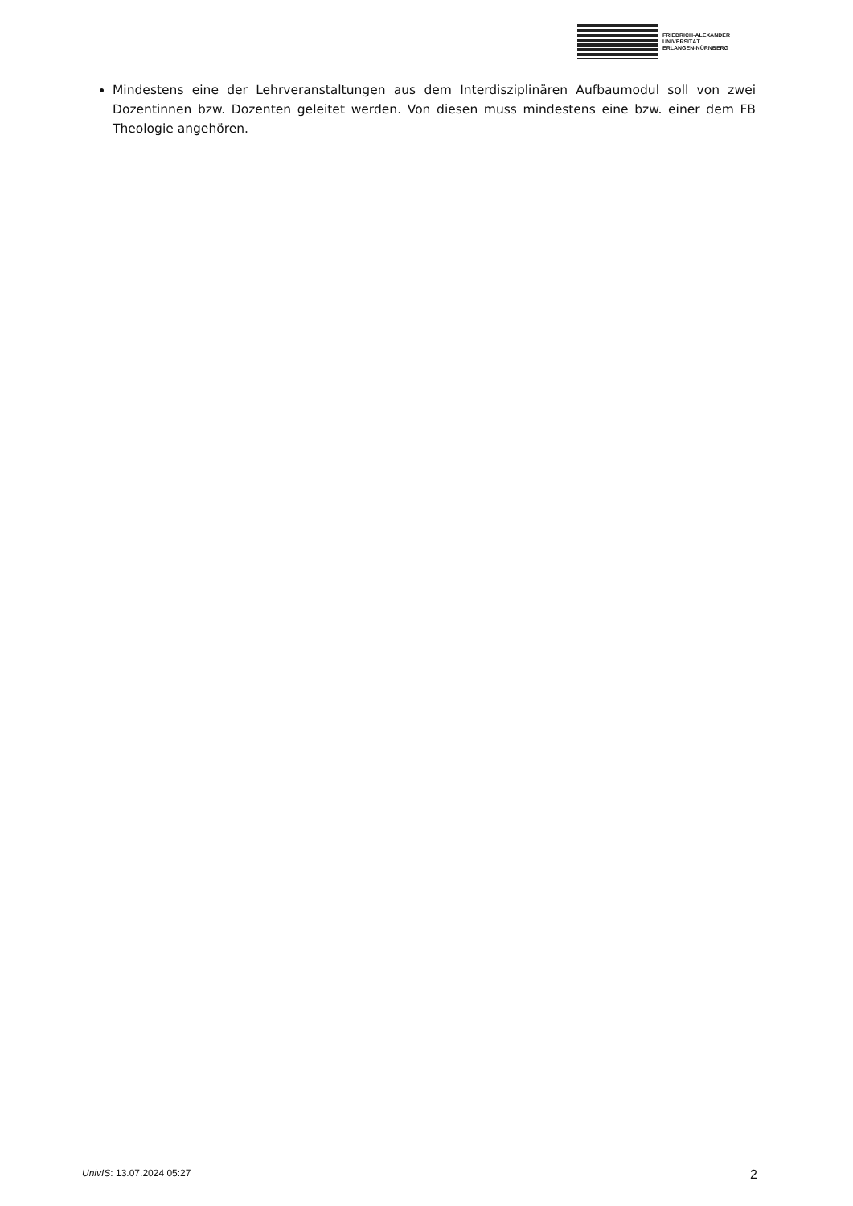FRIEDRICH-ALEXANDER
UNIVERSITÄT
ERLANGEN-NÜRNBERG
Mindestens eine der Lehrveranstaltungen aus dem Interdisziplinären Aufbaumodul soll von zwei Dozentinnen bzw. Dozenten geleitet werden. Von diesen muss mindestens eine bzw. einer dem FB Theologie angehören.
UnivIS: 13.07.2024 05:27 2